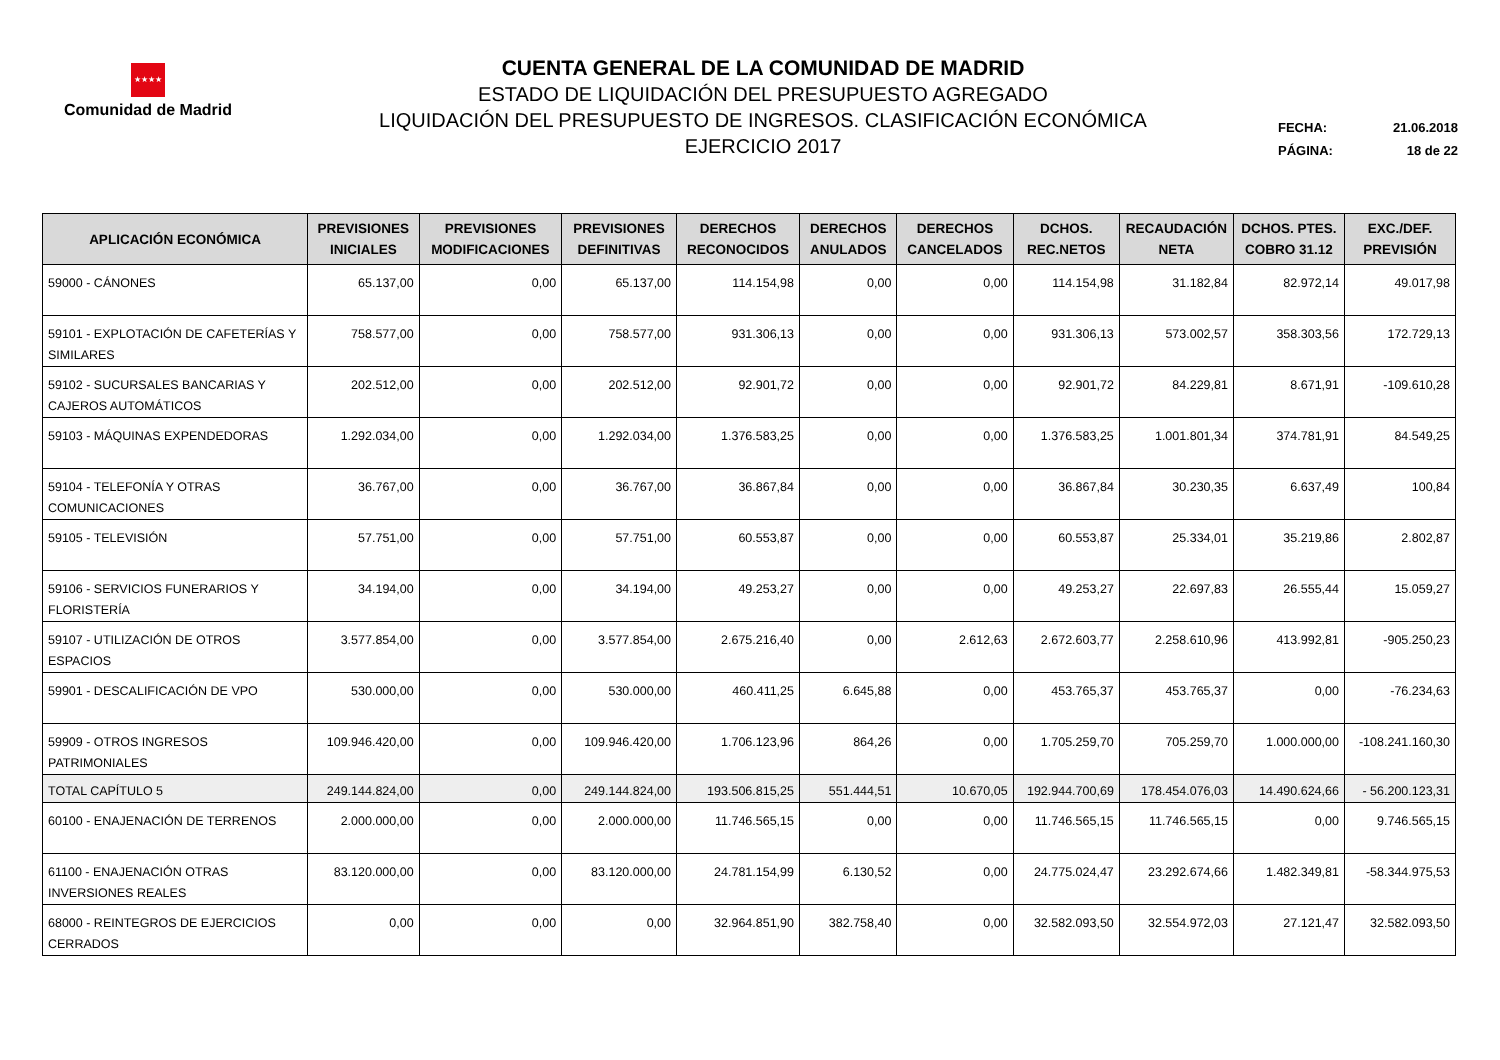★★★★
Comunidad de Madrid
CUENTA GENERAL DE LA COMUNIDAD DE MADRID
ESTADO DE LIQUIDACIÓN DEL PRESUPUESTO AGREGADO
LIQUIDACIÓN DEL PRESUPUESTO DE INGRESOS. CLASIFICACIÓN ECONÓMICA
EJERCICIO 2017
FECHA: 21.06.2018
PÁGINA: 18 de 22
| APLICACIÓN ECONÓMICA | PREVISIONES INICIALES | PREVISIONES MODIFICACIONES | PREVISIONES DEFINITIVAS | DERECHOS RECONOCIDOS | DERECHOS ANULADOS | DERECHOS CANCELADOS | DCHOS. REC.NETOS | RECAUDACIÓN NETA | DCHOS. PTES. COBRO 31.12 | EXC./DEF. PREVISIÓN |
| --- | --- | --- | --- | --- | --- | --- | --- | --- | --- | --- |
| 59000 - CÁNONES | 65.137,00 | 0,00 | 65.137,00 | 114.154,98 | 0,00 | 0,00 | 114.154,98 | 31.182,84 | 82.972,14 | 49.017,98 |
| 59101 - EXPLOTACIÓN DE CAFETERÍAS Y SIMILARES | 758.577,00 | 0,00 | 758.577,00 | 931.306,13 | 0,00 | 0,00 | 931.306,13 | 573.002,57 | 358.303,56 | 172.729,13 |
| 59102 - SUCURSALES BANCARIAS Y CAJEROS AUTOMÁTICOS | 202.512,00 | 0,00 | 202.512,00 | 92.901,72 | 0,00 | 0,00 | 92.901,72 | 84.229,81 | 8.671,91 | -109.610,28 |
| 59103 - MÁQUINAS EXPENDEDORAS | 1.292.034,00 | 0,00 | 1.292.034,00 | 1.376.583,25 | 0,00 | 0,00 | 1.376.583,25 | 1.001.801,34 | 374.781,91 | 84.549,25 |
| 59104 - TELEFONÍA Y OTRAS COMUNICACIONES | 36.767,00 | 0,00 | 36.767,00 | 36.867,84 | 0,00 | 0,00 | 36.867,84 | 30.230,35 | 6.637,49 | 100,84 |
| 59105 - TELEVISIÓN | 57.751,00 | 0,00 | 57.751,00 | 60.553,87 | 0,00 | 0,00 | 60.553,87 | 25.334,01 | 35.219,86 | 2.802,87 |
| 59106 - SERVICIOS FUNERARIOS Y FLORISTERÍA | 34.194,00 | 0,00 | 34.194,00 | 49.253,27 | 0,00 | 0,00 | 49.253,27 | 22.697,83 | 26.555,44 | 15.059,27 |
| 59107 - UTILIZACIÓN DE OTROS ESPACIOS | 3.577.854,00 | 0,00 | 3.577.854,00 | 2.675.216,40 | 0,00 | 2.612,63 | 2.672.603,77 | 2.258.610,96 | 413.992,81 | -905.250,23 |
| 59901 - DESCALIFICACIÓN DE VPO | 530.000,00 | 0,00 | 530.000,00 | 460.411,25 | 6.645,88 | 0,00 | 453.765,37 | 453.765,37 | 0,00 | -76.234,63 |
| 59909 - OTROS INGRESOS PATRIMONIALES | 109.946.420,00 | 0,00 | 109.946.420,00 | 1.706.123,96 | 864,26 | 0,00 | 1.705.259,70 | 705.259,70 | 1.000.000,00 | -108.241.160,30 |
| TOTAL CAPÍTULO 5 | 249.144.824,00 | 0,00 | 249.144.824,00 | 193.506.815,25 | 551.444,51 | 10.670,05 | 192.944.700,69 | 178.454.076,03 | 14.490.624,66 | - 56.200.123,31 |
| 60100 - ENAJENACIÓN DE TERRENOS | 2.000.000,00 | 0,00 | 2.000.000,00 | 11.746.565,15 | 0,00 | 0,00 | 11.746.565,15 | 11.746.565,15 | 0,00 | 9.746.565,15 |
| 61100 - ENAJENACIÓN OTRAS INVERSIONES REALES | 83.120.000,00 | 0,00 | 83.120.000,00 | 24.781.154,99 | 6.130,52 | 0,00 | 24.775.024,47 | 23.292.674,66 | 1.482.349,81 | -58.344.975,53 |
| 68000 - REINTEGROS DE EJERCICIOS CERRADOS | 0,00 | 0,00 | 0,00 | 32.964.851,90 | 382.758,40 | 0,00 | 32.582.093,50 | 32.554.972,03 | 27.121,47 | 32.582.093,50 |